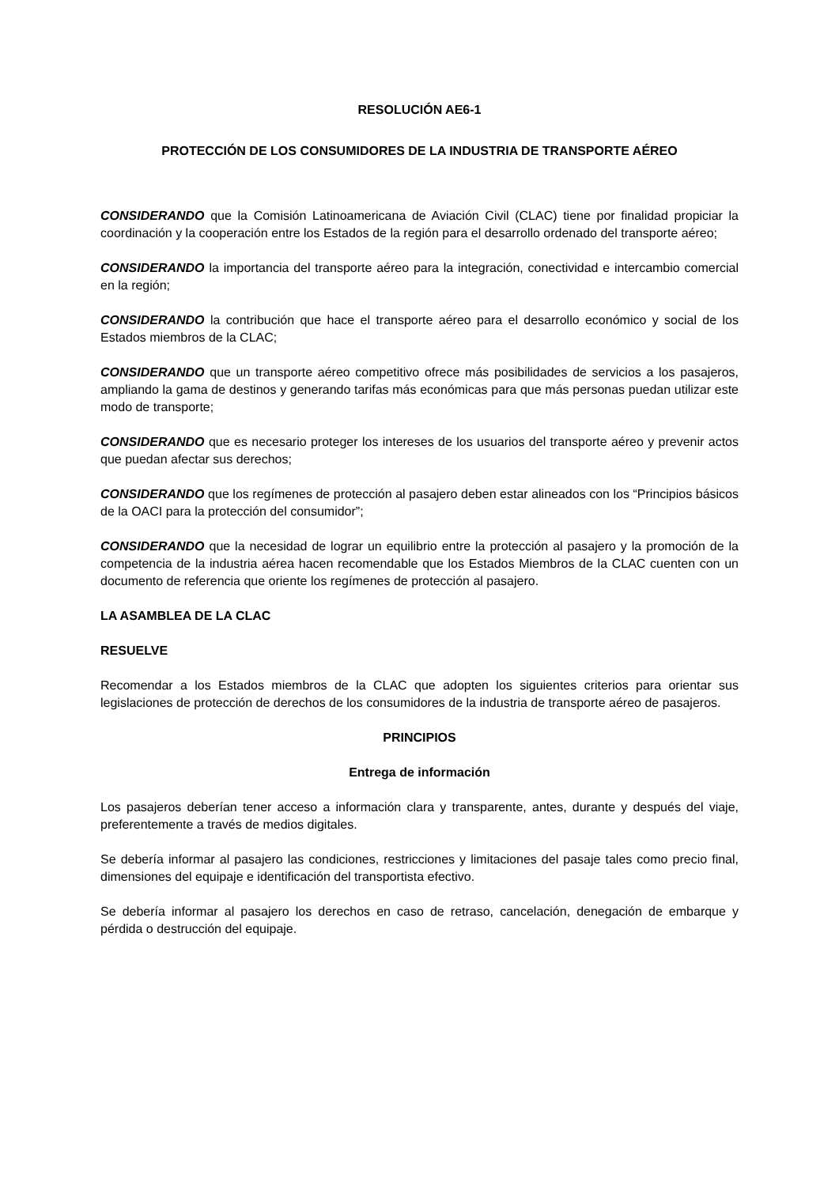RESOLUCIÓN AE6-1
PROTECCIÓN DE LOS CONSUMIDORES DE LA INDUSTRIA DE TRANSPORTE AÉREO
CONSIDERANDO que la Comisión Latinoamericana de Aviación Civil (CLAC) tiene por finalidad propiciar la coordinación y la cooperación entre los Estados de la región para el desarrollo ordenado del transporte aéreo;
CONSIDERANDO la importancia del transporte aéreo para la integración, conectividad e intercambio comercial en la región;
CONSIDERANDO la contribución que hace el transporte aéreo para el desarrollo económico y social de los Estados miembros de la CLAC;
CONSIDERANDO que un transporte aéreo competitivo ofrece más posibilidades de servicios a los pasajeros, ampliando la gama de destinos y generando tarifas más económicas para que más personas puedan utilizar este modo de transporte;
CONSIDERANDO que es necesario proteger los intereses de los usuarios del transporte aéreo y prevenir actos que puedan afectar sus derechos;
CONSIDERANDO que los regímenes de protección al pasajero deben estar alineados con los “Principios básicos de la OACI para la protección del consumidor”;
CONSIDERANDO que la necesidad de lograr un equilibrio entre la protección al pasajero y la promoción de la competencia de la industria aérea hacen recomendable que los Estados Miembros de la CLAC cuenten con un documento de referencia que oriente los regímenes de protección al pasajero.
LA ASAMBLEA DE LA CLAC
RESUELVE
Recomendar a los Estados miembros de la CLAC que adopten los siguientes criterios para orientar sus legislaciones de protección de derechos de los consumidores de la industria de transporte aéreo de pasajeros.
PRINCIPIOS
Entrega de información
Los pasajeros deberían tener acceso a información clara y transparente, antes, durante y después del viaje, preferentemente a través de medios digitales.
Se debería informar al pasajero las condiciones, restricciones y limitaciones del pasaje tales como precio final, dimensiones del equipaje e identificación del transportista efectivo.
Se debería informar al pasajero los derechos en caso de retraso, cancelación, denegación de embarque y pérdida o destrucción del equipaje.